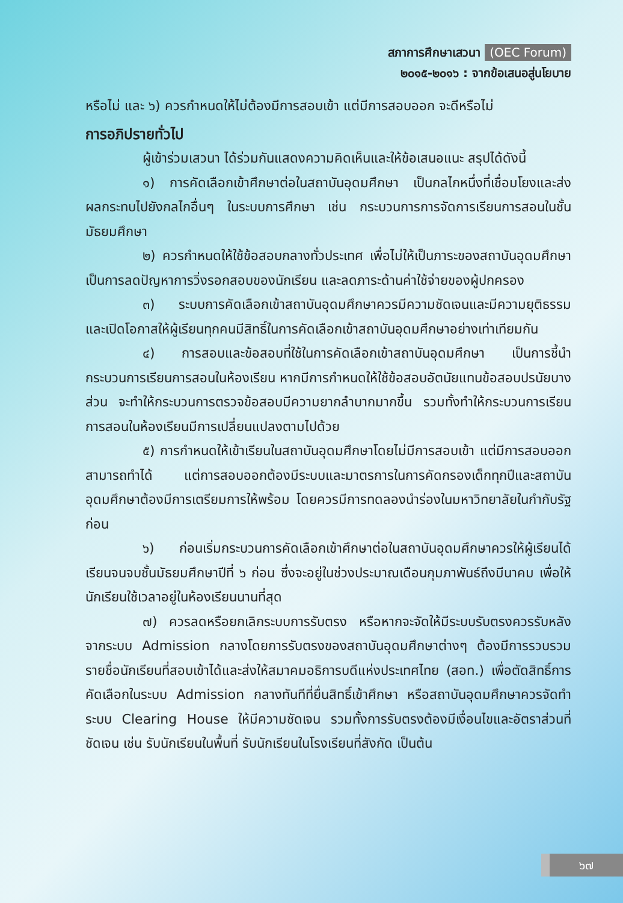สภาการศึกษาเสวนา (OEC Forum)
๒๐๑๕-๒๐๑๖ : จากข้อเสนอสู่นโยบาย
หรือไม่ และ ๖) ควรกำหนดให้ไม่ต้องมีการสอบเข้า แต่มีการสอบออก จะดีหรือไม่
การอภิปรายทั่วไป
ผู้เข้าร่วมเสวนา ได้ร่วมกันแสดงความคิดเห็นและให้ข้อเสนอแนะ สรุปได้ดังนี้
๑) การคัดเลือกเข้าศึกษาต่อในสถาบันอุดมศึกษา เป็นกลไกหนึ่งที่เชื่อมโยงและส่งผลกระทบไปยังกลไกอื่นๆ ในระบบการศึกษา เช่น กระบวนการการจัดการเรียนการสอนในชั้นมัธยมศึกษา
๒) ควรกำหนดให้ใช้ข้อสอบกลางทั่วประเทศ เพื่อไม่ให้เป็นภาระของสถาบันอุดมศึกษา เป็นการลดปัญหาการวิ่งรอกสอบของนักเรียน และลดภาระด้านค่าใช้จ่ายของผู้ปกครอง
๓) ระบบการคัดเลือกเข้าสถาบันอุดมศึกษาควรมีความชัดเจนและมีความยุติธรรม และเปิดโอกาสให้ผู้เรียนทุกคนมีสิทธิ์ในการคัดเลือกเข้าสถาบันอุดมศึกษาอย่างเท่าเทียมกัน
๔) การสอบและข้อสอบที่ใช้ในการคัดเลือกเข้าสถาบันอุดมศึกษา เป็นการชี้นำกระบวนการเรียนการสอนในห้องเรียน หากมีการกำหนดให้ใช้ข้อสอบอัตนัยแทนข้อสอบปรนัยบางส่วน จะทำให้กระบวนการตรวจข้อสอบมีความยากลำบากมากขึ้น รวมทั้งทำให้กระบวนการเรียนการสอนในห้องเรียนมีการเปลี่ยนแปลงตามไปด้วย
๕) การกำหนดให้เข้าเรียนในสถาบันอุดมศึกษาโดยไม่มีการสอบเข้า แต่มีการสอบออก สามารถทำได้ แต่การสอบออกต้องมีระบบและมาตรการในการคัดกรองเด็กทุกปีและสถาบันอุดมศึกษาต้องมีการเตรียมการให้พร้อม โดยควรมีการทดลองนำร่องในมหาวิทยาลัยในกำกับรัฐก่อน
๖) ก่อนเริ่มกระบวนการคัดเลือกเข้าศึกษาต่อในสถาบันอุดมศึกษาควรให้ผู้เรียนได้เรียนจนจบชั้นมัธยมศึกษาปีที่ ๖ ก่อน ซึ่งจะอยู่ในช่วงประมาณเดือนกุมภาพันธ์ถึงมีนาคม เพื่อให้นักเรียนใช้เวลาอยู่ในห้องเรียนนานที่สุด
๗) ควรลดหรือยกเลิกระบบการรับตรง หรือหากจะจัดให้มีระบบรับตรงควรรับหลังจากระบบ Admission กลางโดยการรับตรงของสถาบันอุดมศึกษาต่างๆ ต้องมีการรวบรวมรายชื่อนักเรียนที่สอบเข้าได้และส่งให้สมาคมอธิการบดีแห่งประเทศไทย (สอท.) เพื่อตัดสิทธิ์การคัดเลือกในระบบ Admission กลางทันทีที่ยื่นสิทธิ์เข้าศึกษา หรือสถาบันอุดมศึกษาควรจัดทำระบบ Clearing House ให้มีความชัดเจน รวมทั้งการรับตรงต้องมีเงื่อนไขและอัตราส่วนที่ชัดเจน เช่น รับนักเรียนในพื้นที่ รับนักเรียนในโรงเรียนที่สังกัด เป็นต้น
๖๗